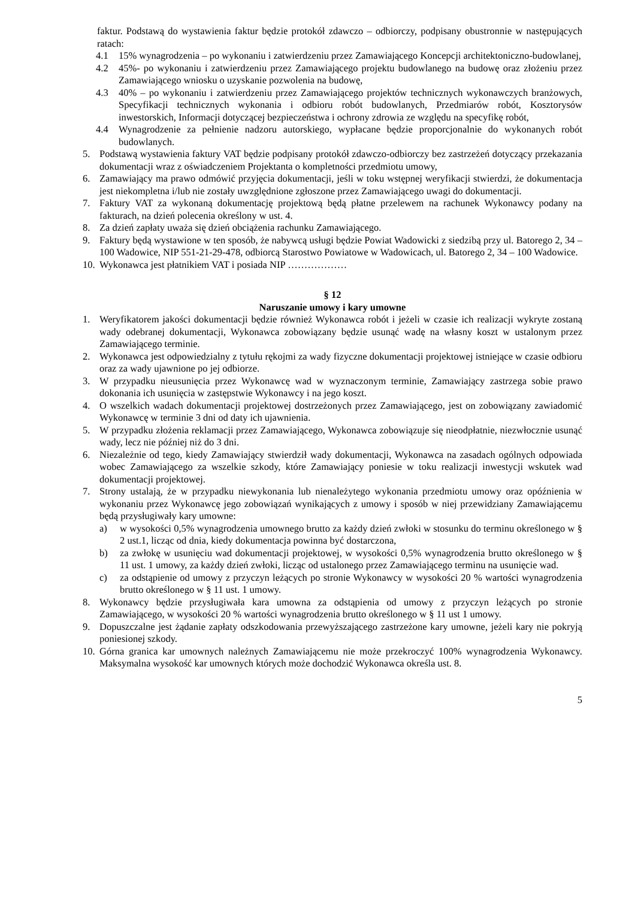faktur. Podstawą do wystawienia faktur będzie protokół zdawczo – odbiorczy, podpisany obustronnie w następujących ratach:
4.1 15% wynagrodzenia – po wykonaniu i zatwierdzeniu przez Zamawiającego Koncepcji architektoniczno-budowlanej,
4.2 45%- po wykonaniu i zatwierdzeniu przez Zamawiającego projektu budowlanego na budowę oraz złożeniu przez Zamawiającego wniosku o uzyskanie pozwolenia na budowę,
4.3 40% – po wykonaniu i zatwierdzeniu przez Zamawiającego projektów technicznych wykonawczych branżowych, Specyfikacji technicznych wykonania i odbioru robót budowlanych, Przedmiarów robót, Kosztorysów inwestorskich, Informacji dotyczącej bezpieczeństwa i ochrony zdrowia ze względu na specyfikę robót,
4.4 Wynagrodzenie za pełnienie nadzoru autorskiego, wypłacane będzie proporcjonalnie do wykonanych robót budowlanych.
5. Podstawą wystawienia faktury VAT będzie podpisany protokół zdawczo-odbiorczy bez zastrzeżeń dotyczący przekazania dokumentacji wraz z oświadczeniem Projektanta o kompletności przedmiotu umowy,
6. Zamawiający ma prawo odmówić przyjęcia dokumentacji, jeśli w toku wstępnej weryfikacji stwierdzi, że dokumentacja jest niekompletna i/lub nie zostały uwzględnione zgłoszone przez Zamawiającego uwagi do dokumentacji.
7. Faktury VAT za wykonaną dokumentację projektową będą płatne przelewem na rachunek Wykonawcy podany na fakturach, na dzień polecenia określony w ust. 4.
8. Za dzień zapłaty uważa się dzień obciążenia rachunku Zamawiającego.
9. Faktury będą wystawione w ten sposób, że nabywcą usługi będzie Powiat Wadowicki z siedzibą przy ul. Batorego 2, 34 – 100 Wadowice, NIP 551-21-29-478, odbiorcą Starostwo Powiatowe w Wadowicach, ul. Batorego 2, 34 – 100 Wadowice.
10. Wykonawca jest płatnikiem VAT i posiada NIP ………………
§ 12
Naruszanie umowy i kary umowne
1. Weryfikatorem jakości dokumentacji będzie również Wykonawca robót i jeżeli w czasie ich realizacji wykryte zostaną wady odebranej dokumentacji, Wykonawca zobowiązany będzie usunąć wadę na własny koszt w ustalonym przez Zamawiającego terminie.
2. Wykonawca jest odpowiedzialny z tytułu rękojmi za wady fizyczne dokumentacji projektowej istniejące w czasie odbioru oraz za wady ujawnione po jej odbiorze.
3. W przypadku nieusunięcia przez Wykonawcę wad w wyznaczonym terminie, Zamawiający zastrzega sobie prawo dokonania ich usunięcia w zastępstwie Wykonawcy i na jego koszt.
4. O wszelkich wadach dokumentacji projektowej dostrzeżonych przez Zamawiającego, jest on zobowiązany zawiadomić Wykonawcę w terminie 3 dni od daty ich ujawnienia.
5. W przypadku złożenia reklamacji przez Zamawiającego, Wykonawca zobowiązuje się nieodpłatnie, niezwłocznie usunąć wady, lecz nie później niż do 3 dni.
6. Niezależnie od tego, kiedy Zamawiający stwierdził wady dokumentacji, Wykonawca na zasadach ogólnych odpowiada wobec Zamawiającego za wszelkie szkody, które Zamawiający poniesie w toku realizacji inwestycji wskutek wad dokumentacji projektowej.
7. Strony ustalają, że w przypadku niewykonania lub nienależytego wykonania przedmiotu umowy oraz opóźnienia w wykonaniu przez Wykonawcę jego zobowiązań wynikających z umowy i sposób w niej przewidziany Zamawiającemu będą przysługiwały kary umowne:
a) w wysokości 0,5% wynagrodzenia umownego brutto za każdy dzień zwłoki w stosunku do terminu określonego w § 2 ust.1, licząc od dnia, kiedy dokumentacja powinna być dostarczona,
b) za zwłokę w usunięciu wad dokumentacji projektowej, w wysokości 0,5% wynagrodzenia brutto określonego w § 11 ust. 1 umowy, za każdy dzień zwłoki, licząc od ustalonego przez Zamawiającego terminu na usunięcie wad.
c) za odstąpienie od umowy z przyczyn leżących po stronie Wykonawcy w wysokości 20 % wartości wynagrodzenia brutto określonego w § 11 ust. 1 umowy.
8. Wykonawcy będzie przysługiwała kara umowna za odstąpienia od umowy z przyczyn leżących po stronie Zamawiającego, w wysokości 20 % wartości wynagrodzenia brutto określonego w § 11 ust 1 umowy.
9. Dopuszczalne jest żądanie zapłaty odszkodowania przewyższającego zastrzeżone kary umowne, jeżeli kary nie pokryją poniesionej szkody.
10. Górna granica kar umownych należnych Zamawiającemu nie może przekroczyć 100% wynagrodzenia Wykonawcy. Maksymalna wysokość kar umownych których może dochodzić Wykonawca określa ust. 8.
5